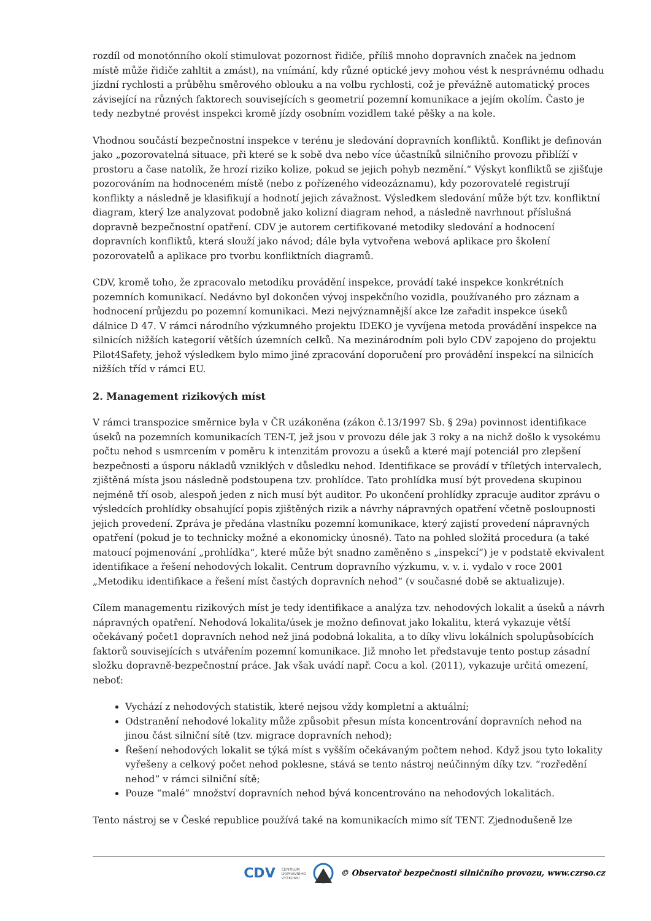rozdíl od monotónního okolí stimulovat pozornost řidiče, příliš mnoho dopravních značek na jednom místě může řidiče zahltit a zmást), na vnímání, kdy různé optické jevy mohou vést k nesprávnému odhadu jízdní rychlosti a průběhu směrového oblouku a na volbu rychlosti, což je převážně automatický proces závisející na různých faktorech souvisejících s geometrií pozemní komunikace a jejím okolím. Často je tedy nezbytné provést inspekci kromě jízdy osobním vozidlem také pěšky a na kole.
Vhodnou součástí bezpečnostní inspekce v terénu je sledování dopravních konfliktů. Konflikt je definován jako „pozorovatelná situace, při které se k sobě dva nebo více účastníků silničního provozu přiblíží v prostoru a čase natolik, že hrozí riziko kolize, pokud se jejich pohyb nezmění.“ Výskyt konfliktů se zjišťuje pozorováním na hodnoceném místě (nebo z pořízeného videozáznamu), kdy pozorovatelé registrují konflikty a následně je klasifikují a hodnotí jejich závažnost. Výsledkem sledování může být tzv. konfliktní diagram, který lze analyzovat podobně jako kolizní diagram nehod, a následně navrhnout příslušná dopravně bezpečnostní opatření. CDV je autorem certifikované metodiky sledování a hodnocení dopravních konfliktů, která slouží jako návod; dále byla vytvořena webová aplikace pro školení pozorovatelů a aplikace pro tvorbu konfliktních diagramů.
CDV, kromě toho, že zpracovalo metodiku provádění inspekce, provádí také inspekce konkrétních pozemních komunikací. Nedávno byl dokončen vývoj inspekčního vozidla, používaného pro záznam a hodnocení průjezdu po pozemní komunikaci. Mezi nejvýznamnější akce lze zařadit inspekce úseků dálnice D 47. V rámci národního výzkumného projektu IDEKO je vyvíjena metoda provádění inspekce na silnicích nižších kategorií větších územních celků. Na mezinárodním poli bylo CDV zapojeno do projektu Pilot4Safety, jehož výsledkem bylo mimo jiné zpracování doporučení pro provádění inspekcí na silnicích nižších tříd v rámci EU.
2. Management rizikových míst
V rámci transpozice směrnice byla v ČR uzákoněna (zákon č.13/1997 Sb. § 29a) povinnost identifikace úseků na pozemních komunikacích TEN-T, jež jsou v provozu déle jak 3 roky a na nichž došlo k vysokému počtu nehod s usmrcením v poměru k intenzitám provozu a úseků a které mají potenciál pro zlepšení bezpečnosti a úsporu nákladů vzniklých v důsledku nehod. Identifikace se provádí v tříletých intervalech, zjištěná místa jsou následně podstoupena tzv. prohlídce. Tato prohlídka musí být provedena skupinou nejméně tří osob, alespoň jeden z nich musí být auditor. Po ukončení prohlídky zpracuje auditor zprávu o výsledcích prohlídky obsahující popis zjištěných rizik a návrhy nápravných opatření včetně posloupnosti jejich provedení. Zpráva je předána vlastníku pozemní komunikace, který zajistí provedení nápravných opatření (pokud je to technicky možné a ekonomicky únosné). Tato na pohled složitá procedura (a také matoucí pojmenování „prohlídka“, které může být snadno zaměněno s „inspekcí“) je v podstatě ekvivalent identifikace a řešení nehodových lokalit. Centrum dopravního výzkumu, v. v. i. vydalo v roce 2001 „Metodiku identifikace a řešení míst častých dopravních nehod“ (v současné době se aktualizuje).
Cílem managementu rizikových míst je tedy identifikace a analýza tzv. nehodových lokalit a úseků a návrh nápravných opatření. Nehodová lokalita/úsek je možno definovat jako lokalitu, která vykazuje větší očekávaný počet1 dopravních nehod než jiná podobná lokalita, a to díky vlivu lokálních spolupůsobících faktorů souvisejících s utvářením pozemní komunikace. Již mnoho let představuje tento postup zásadní složku dopravně-bezpečnostní práce. Jak však uvádí např. Cocu a kol. (2011), vykazuje určitá omezení, neboť:
Vychází z nehodových statistik, které nejsou vždy kompletní a aktuální;
Odstranění nehodové lokality může způsobit přesun místa koncentrování dopravních nehod na jinou část silniční sítě (tzv. migrace dopravních nehod);
Řešení nehodových lokalit se týká míst s vyšším očekávaným počtem nehod. Když jsou tyto lokality vyřešeny a celkový počet nehod poklesne, stává se tento nástroj neúčinným díky tzv. “rozředění nehod” v rámci silniční sítě;
Pouze “malé” množství dopravních nehod bývá koncentrováno na nehodových lokalitách.
Tento nástroj se v České republice používá také na komunikacích mimo síť TENT. Zjednodušeně lze
CDV CENTRUM
DOPRAVNÍHO
VÝZKUMU © Observatoř bezpečnosti silničního provozu, www.czrso.cz